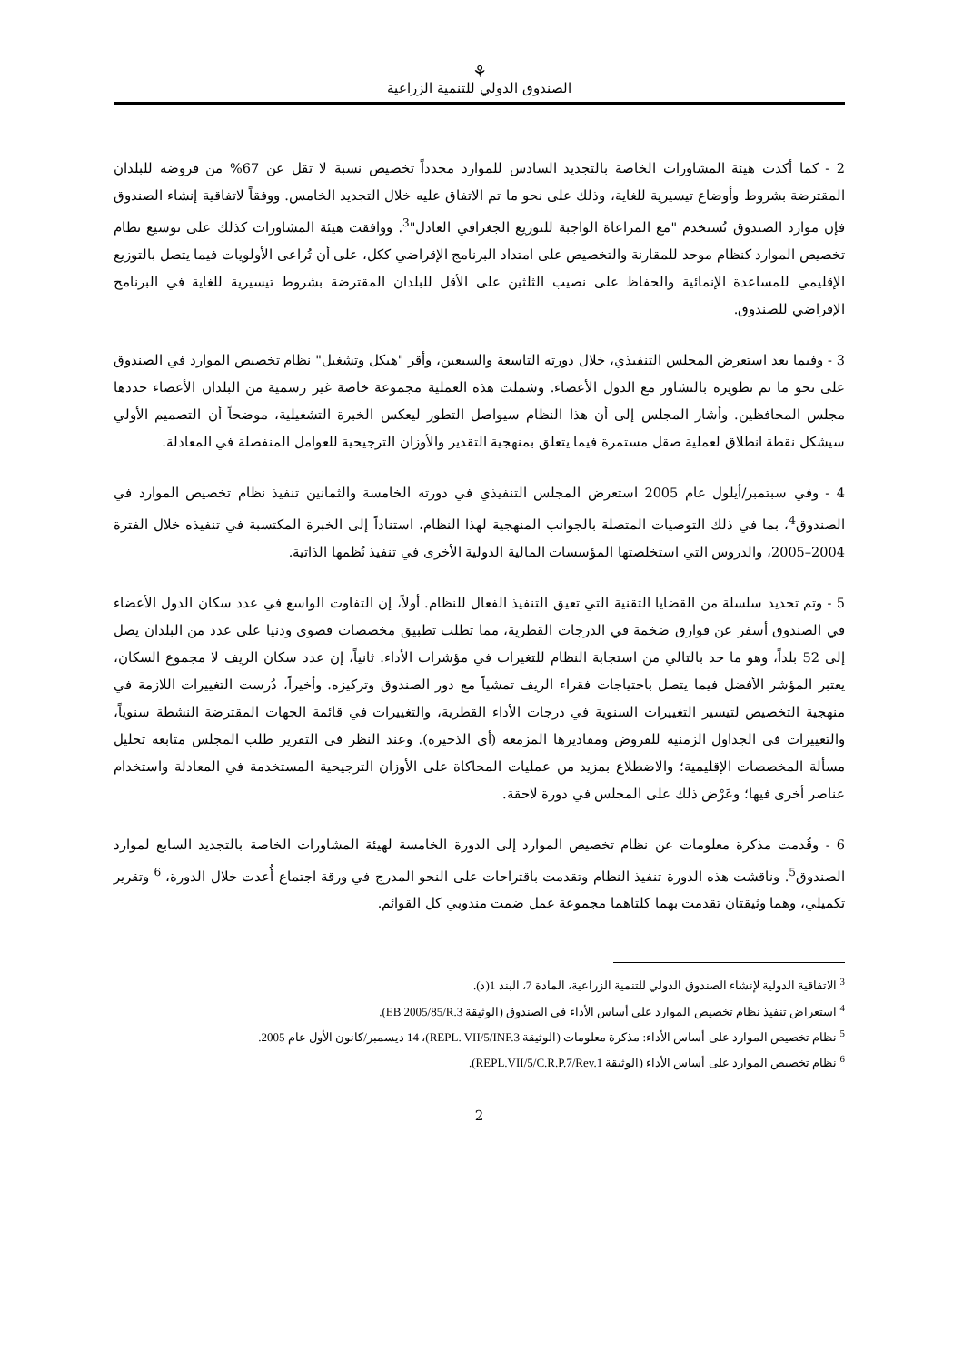⚘
الصندوق الدولي للتنمية الزراعية
2 - كما أكدت هيئة المشاورات الخاصة بالتجديد السادس للموارد مجدداً تخصيص نسبة لا تقل عن 67% من قروضه للبلدان المقترضة بشروط وأوضاع تيسيرية للغاية، وذلك على نحو ما تم الاتفاق عليه خلال التجديد الخامس. ووفقاً لاتفاقية إنشاء الصندوق فإن موارد الصندوق تُستخدم "مع المراعاة الواجبة للتوزيع الجغرافي العادل"<sup>3</sup>. ووافقت هيئة المشاورات كذلك على توسيع نظام تخصيص الموارد كنظام موحد للمقارنة والتخصيص على امتداد البرنامج الإقراضي ككل، على أن تُراعى الأولويات فيما يتصل بالتوزيع الإقليمي للمساعدة الإنمائية والحفاظ على نصيب الثلثين على الأقل للبلدان المقترضة بشروط تيسيرية للغاية في البرنامج الإقراضي للصندوق.
3 - وفيما بعد استعرض المجلس التنفيذي، خلال دورته التاسعة والسبعين، وأقر "هيكل وتشغيل" نظام تخصيص الموارد في الصندوق على نحو ما تم تطويره بالتشاور مع الدول الأعضاء. وشملت هذه العملية مجموعة خاصة غير رسمية من البلدان الأعضاء حددها مجلس المحافظين. وأشار المجلس إلى أن هذا النظام سيواصل التطور ليعكس الخبرة التشغيلية، موضحاً أن التصميم الأولي سيشكل نقطة انطلاق لعملية صقل مستمرة فيما يتعلق بمنهجية التقدير والأوزان الترجيحية للعوامل المنفصلة في المعادلة.
4 - وفي سبتمبر/أيلول عام 2005 استعرض المجلس التنفيذي في دورته الخامسة والثمانين تنفيذ نظام تخصيص الموارد في الصندوق<sup>4</sup>، بما في ذلك التوصيات المتصلة بالجوانب المنهجية لهذا النظام، استناداً إلى الخبرة المكتسبة في تنفيذه خلال الفترة 2004–2005، والدروس التي استخلصتها المؤسسات المالية الدولية الأخرى في تنفيذ نُظمها الذاتية.
5 - وتم تحديد سلسلة من القضايا التقنية التي تعيق التنفيذ الفعال للنظام. أولاً، إن التفاوت الواسع في عدد سكان الدول الأعضاء في الصندوق أسفر عن فوارق ضخمة في الدرجات القطرية، مما تطلب تطبيق مخصصات قصوى ودنيا على عدد من البلدان يصل إلى 52 بلداً، وهو ما حد بالتالي من استجابة النظام للتغيرات في مؤشرات الأداء. ثانياً، إن عدد سكان الريف لا مجموع السكان، يعتبر المؤشر الأفضل فيما يتصل باحتياجات فقراء الريف تمشياً مع دور الصندوق وتركيزه. وأخيراً، دُرست التغييرات اللازمة في منهجية التخصيص لتيسير التغييرات السنوية في درجات الأداء القطرية، والتغييرات في قائمة الجهات المقترضة النشطة سنوياً، والتغييرات في الجداول الزمنية للقروض ومقاديرها المزمعة (أي الذخيرة). وعند النظر في التقرير طلب المجلس متابعة تحليل مسألة المخصصات الإقليمية؛ والاضطلاع بمزيد من عمليات المحاكاة على الأوزان الترجيحية المستخدمة في المعادلة واستخدام عناصر أخرى فيها؛ وعَرْض ذلك على المجلس في دورة لاحقة.
6 - وقُدمت مذكرة معلومات عن نظام تخصيص الموارد إلى الدورة الخامسة لهيئة المشاورات الخاصة بالتجديد السابع لموارد الصندوق<sup>5</sup>. وناقشت هذه الدورة تنفيذ النظام وتقدمت باقتراحات على النحو المدرج في ورقة اجتماع أُعدت خلال الدورة، <sup>6</sup> وتقرير تكميلي، وهما وثيقتان تقدمت بهما كلتاهما مجموعة عمل ضمت مندوبي كل القوائم.
<sup>3</sup> الاتفاقية الدولية لإنشاء الصندوق الدولي للتنمية الزراعية، المادة 7، البند 1(د).
<sup>4</sup> استعراض تنفيذ نظام تخصيص الموارد على أساس الأداء في الصندوق (الوثيقة EB 2005/85/R.3).
<sup>5</sup> نظام تخصيص الموارد على أساس الأداء: مذكرة معلومات (الوثيقة REPL. VII/5/INF.3)، 14 ديسمبر/كانون الأول عام 2005.
<sup>6</sup> نظام تخصيص الموارد على أساس الأداء (الوثيقة REPL.VII/5/C.R.P.7/Rev.1).
2